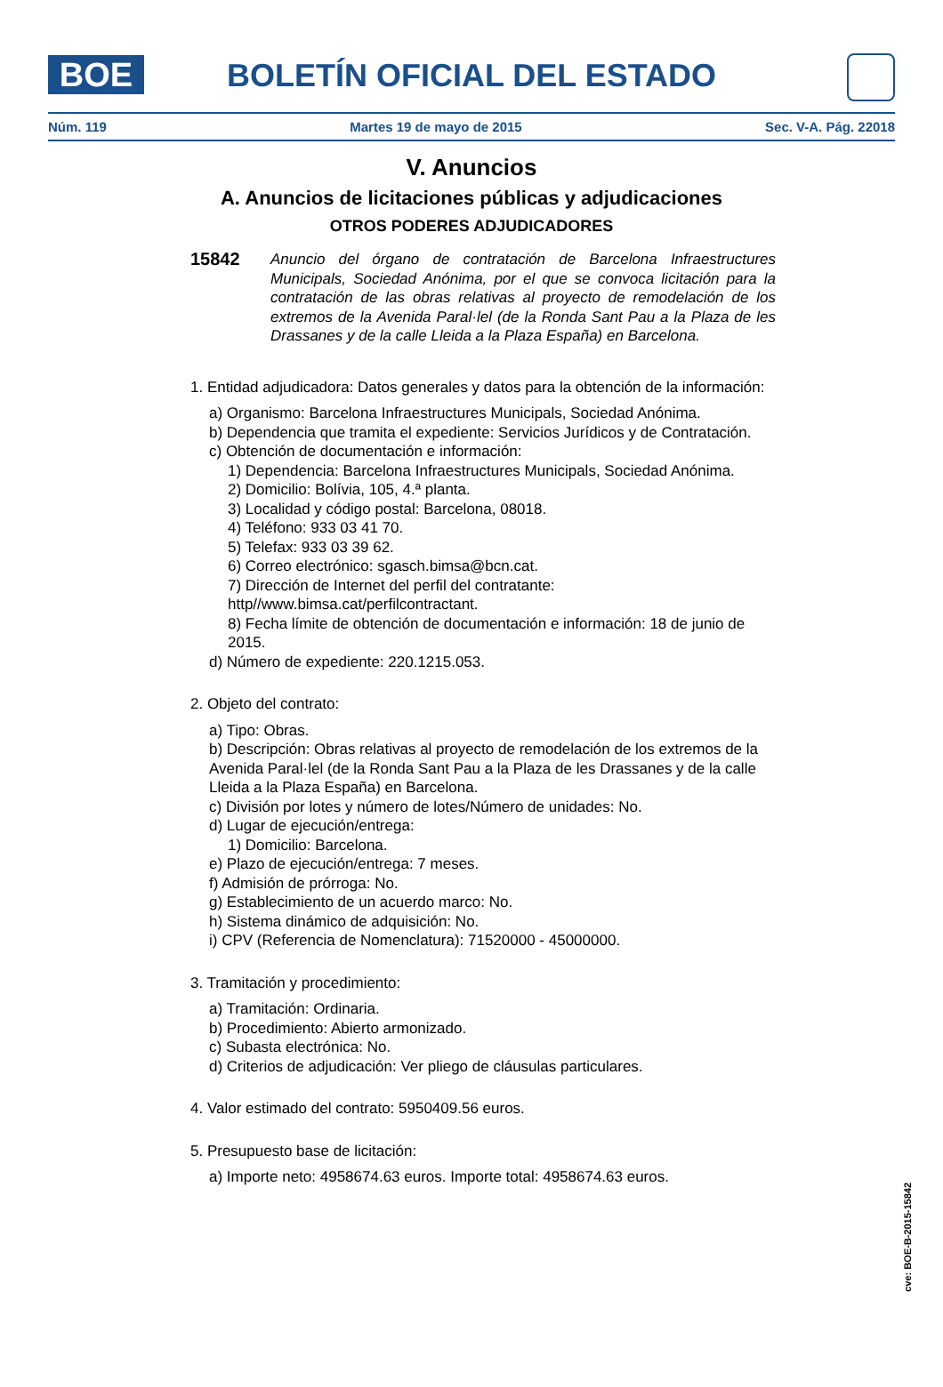BOE
BOLETÍN OFICIAL DEL ESTADO
Núm. 119 Martes 19 de mayo de 2015 Sec. V-A. Pág. 22018
V. Anuncios
A. Anuncios de licitaciones públicas y adjudicaciones
OTROS PODERES ADJUDICADORES
15842
Anuncio del órgano de contratación de Barcelona Infraestructures Municipals, Sociedad Anónima, por el que se convoca licitación para la contratación de las obras relativas al proyecto de remodelación de los extremos de la Avenida Paral·lel (de la Ronda Sant Pau a la Plaza de les Drassanes y de la calle Lleida a la Plaza España) en Barcelona.
1. Entidad adjudicadora: Datos generales y datos para la obtención de la información:
a) Organismo: Barcelona Infraestructures Municipals, Sociedad Anónima.
b) Dependencia que tramita el expediente: Servicios Jurídicos y de Contratación.
c) Obtención de documentación e información:
1) Dependencia: Barcelona Infraestructures Municipals, Sociedad Anónima.
2) Domicilio: Bolívia, 105, 4.ª planta.
3) Localidad y código postal: Barcelona, 08018.
4) Teléfono: 933 03 41 70.
5) Telefax: 933 03 39 62.
6) Correo electrónico: sgasch.bimsa@bcn.cat.
7) Dirección de Internet del perfil del contratante: http//www.bimsa.cat/perfilcontractant.
8) Fecha límite de obtención de documentación e información: 18 de junio de 2015.
d) Número de expediente: 220.1215.053.
2. Objeto del contrato:
a) Tipo: Obras.
b) Descripción: Obras relativas al proyecto de remodelación de los extremos de la Avenida Paral·lel (de la Ronda Sant Pau a la Plaza de les Drassanes y de la calle Lleida a la Plaza España) en Barcelona.
c) División por lotes y número de lotes/Número de unidades: No.
d) Lugar de ejecución/entrega:
1) Domicilio: Barcelona.
e) Plazo de ejecución/entrega: 7 meses.
f) Admisión de prórroga: No.
g) Establecimiento de un acuerdo marco: No.
h) Sistema dinámico de adquisición: No.
i) CPV (Referencia de Nomenclatura): 71520000 - 45000000.
3. Tramitación y procedimiento:
a) Tramitación: Ordinaria.
b) Procedimiento: Abierto armonizado.
c) Subasta electrónica: No.
d) Criterios de adjudicación: Ver pliego de cláusulas particulares.
4. Valor estimado del contrato: 5950409.56 euros.
5. Presupuesto base de licitación:
a) Importe neto: 4958674.63 euros. Importe total: 4958674.63 euros.
cve: BOE-B-2015-15842